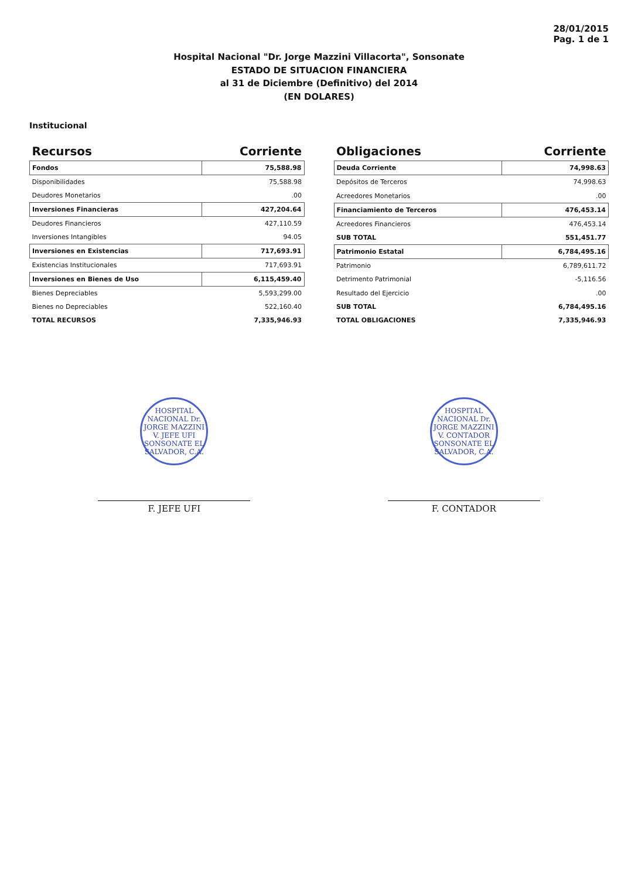28/01/2015
Pag. 1 de 1
Hospital Nacional "Dr. Jorge Mazzini Villacorta", Sonsonate
ESTADO DE SITUACION FINANCIERA
al 31 de Diciembre (Definitivo) del 2014
(EN DOLARES)
Institucional
| Recursos | Corriente |
| --- | --- |
| Fondos | 75,588.98 |
| Disponibilidades | 75,588.98 |
| Deudores Monetarios | .00 |
| Inversiones Financieras | 427,204.64 |
| Deudores Financieros | 427,110.59 |
| Inversiones Intangibles | 94.05 |
| Inversiones en Existencias | 717,693.91 |
| Existencias Institucionales | 717,693.91 |
| Inversiones en Bienes de Uso | 6,115,459.40 |
| Bienes Depreciables | 5,593,299.00 |
| Bienes no Depreciables | 522,160.40 |
| TOTAL RECURSOS | 7,335,946.93 |
| Obligaciones | Corriente |
| --- | --- |
| Deuda Corriente | 74,998.63 |
| Depósitos de Terceros | 74,998.63 |
| Acreedores Monetarios | .00 |
| Financiamiento de Terceros | 476,453.14 |
| Acreedores Financieros | 476,453.14 |
| SUB TOTAL | 551,451.77 |
| Patrimonio Estatal | 6,784,495.16 |
| Patrimonio | 6,789,611.72 |
| Detrimento Patrimonial | -5,116.56 |
| Resultado del Ejercicio | .00 |
| SUB TOTAL | 6,784,495.16 |
| TOTAL OBLIGACIONES | 7,335,946.93 |
HOSPITAL NACIONAL Dr. JORGE MAZZINI V. JEFE UFI SONSONATE EL SALVADOR, C.A.
F. JEFE UFI
HOSPITAL NACIONAL Dr. JORGE MAZZINI V. CONTADOR SONSONATE EL SALVADOR, C.A.
F. CONTADOR